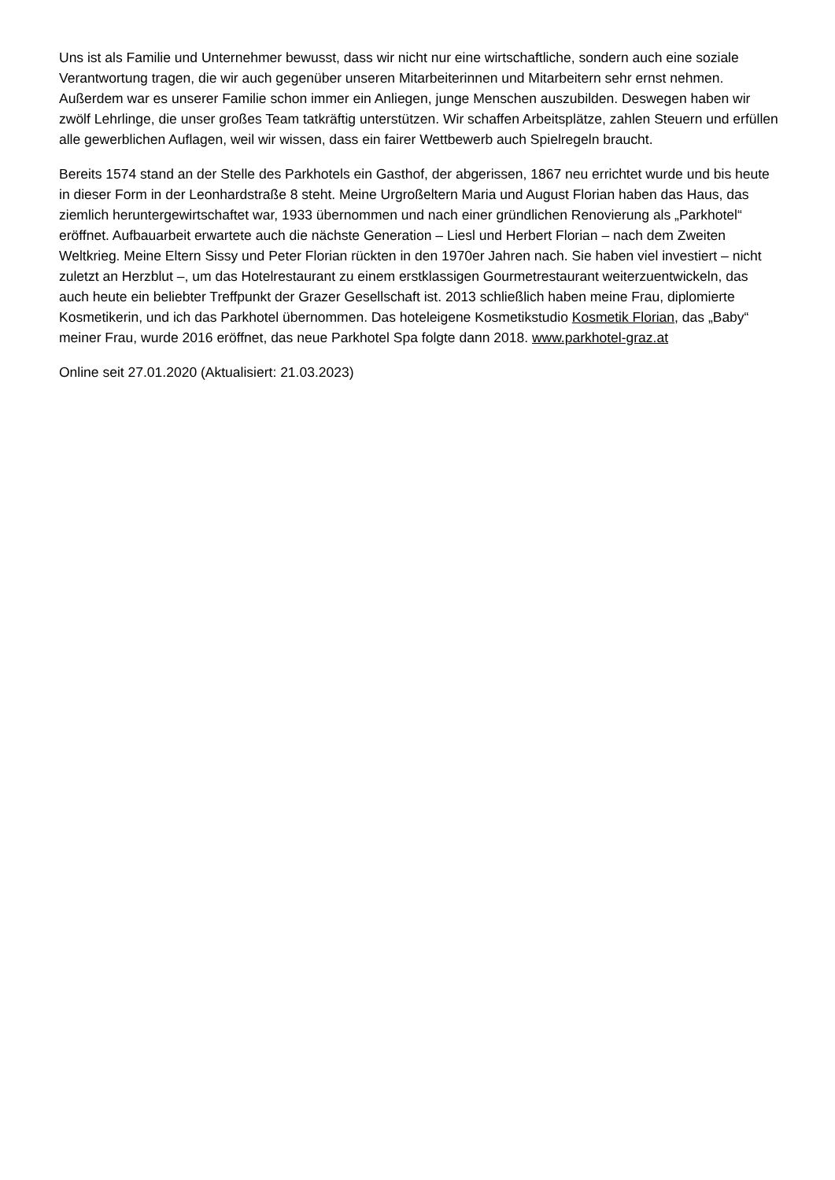Uns ist als Familie und Unternehmer bewusst, dass wir nicht nur eine wirtschaftliche, sondern auch eine soziale Verantwortung tragen, die wir auch gegenüber unseren Mitarbeiterinnen und Mitarbeitern sehr ernst nehmen. Außerdem war es unserer Familie schon immer ein Anliegen, junge Menschen auszubilden. Deswegen haben wir zwölf Lehrlinge, die unser großes Team tatkräftig unterstützen. Wir schaffen Arbeitsplätze, zahlen Steuern und erfüllen alle gewerblichen Auflagen, weil wir wissen, dass ein fairer Wettbewerb auch Spielregeln braucht.
Bereits 1574 stand an der Stelle des Parkhotels ein Gasthof, der abgerissen, 1867 neu errichtet wurde und bis heute in dieser Form in der Leonhardstraße 8 steht. Meine Urgroßeltern Maria und August Florian haben das Haus, das ziemlich heruntergewirtschaftet war, 1933 übernommen und nach einer gründlichen Renovierung als „Parkhotel“ eröffnet. Aufbauarbeit erwartete auch die nächste Generation – Liesl und Herbert Florian – nach dem Zweiten Weltkrieg. Meine Eltern Sissy und Peter Florian rückten in den 1970er Jahren nach. Sie haben viel investiert – nicht zuletzt an Herzblut –, um das Hotelrestaurant zu einem erstklassigen Gourmetrestaurant weiterzuentwickeln, das auch heute ein beliebter Treffpunkt der Grazer Gesellschaft ist. 2013 schließlich haben meine Frau, diplomierte Kosmetikerin, und ich das Parkhotel übernommen. Das hoteleigene Kosmetikstudio Kosmetik Florian, das „Baby“ meiner Frau, wurde 2016 eröffnet, das neue Parkhotel Spa folgte dann 2018. www.parkhotel-graz.at
Online seit 27.01.2020 (Aktualisiert: 21.03.2023)